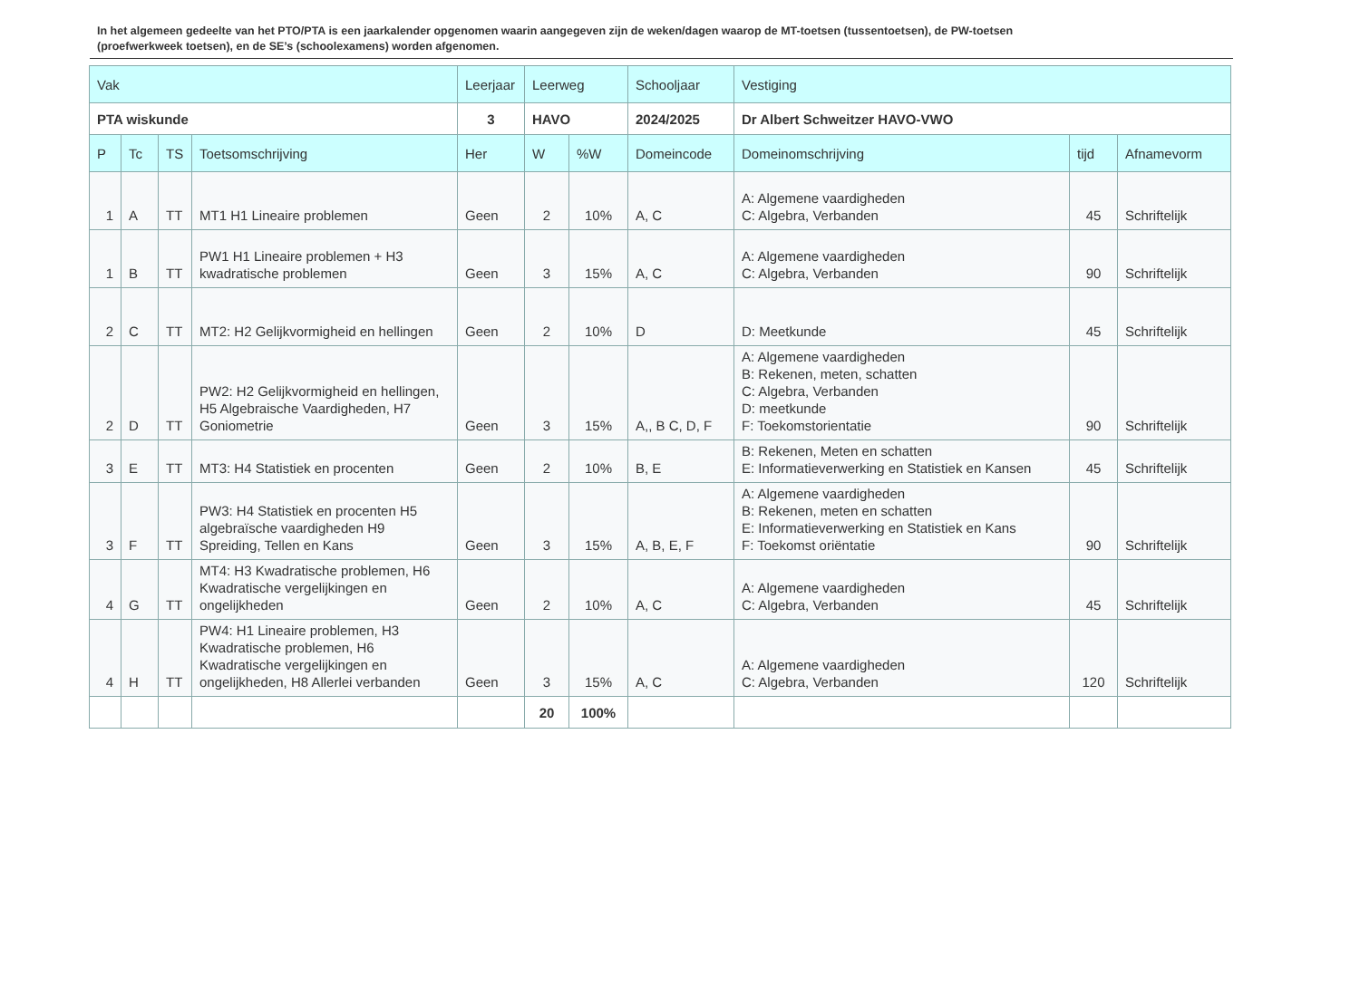In het algemeen gedeelte van het PTO/PTA is een jaarkalender opgenomen waarin aangegeven zijn de weken/dagen waarop de MT-toetsen (tussentoetsen), de PW-toetsen (proefwerkweek toetsen), en de SE’s (schoolexamens) worden afgenomen.
| Vak | | | | Leerjaar | Leerweg | | Schooljaar | Vestiging | | |
| --- | --- | --- | --- | --- | --- | --- | --- | --- | --- | --- |
| PTA wiskunde | | | | 3 | HAVO | | 2024/2025 | Dr Albert Schweitzer HAVO-VWO | | |
| P | Tc | TS | Toetsomschrijving | Her | W | %W | Domeincode | Domeinomschrijving | tijd | Afnamevorm |
| 1 | A | TT | MT1 H1 Lineaire problemen | Geen | 2 | 10% | A, C | A: Algemene vaardigheden C: Algebra, Verbanden | 45 | Schriftelijk |
| 1 | B | TT | PW1 H1 Lineaire problemen + H3 kwadratische problemen | Geen | 3 | 15% | A, C | A: Algemene vaardigheden C: Algebra, Verbanden | 90 | Schriftelijk |
| 2 | C | TT | MT2: H2 Gelijkvormigheid en hellingen | Geen | 2 | 10% | D | D: Meetkunde | 45 | Schriftelijk |
| 2 | D | TT | PW2: H2 Gelijkvormigheid en hellingen, H5 Algebraische Vaardigheden, H7 Goniometrie | Geen | 3 | 15% | A,, B C, D, F | A: Algemene vaardigheden B: Rekenen, meten, schatten C: Algebra, Verbanden D: meetkunde F: Toekomstorientatie | 90 | Schriftelijk |
| 3 | E | TT | MT3: H4 Statistiek en procenten | Geen | 2 | 10% | B, E | B: Rekenen, Meten en schatten E: Informatieverwerking en Statistiek en Kansen | 45 | Schriftelijk |
| 3 | F | TT | PW3: H4 Statistiek en procenten H5 algebraïsche vaardigheden H9 Spreiding, Tellen en Kans | Geen | 3 | 15% | A, B, E, F | A: Algemene vaardigheden B: Rekenen, meten en schatten E: Informatieverwerking en Statistiek en Kans F: Toekomst oriëntatie | 90 | Schriftelijk |
| 4 | G | TT | MT4: H3 Kwadratische problemen, H6 Kwadratische vergelijkingen en ongelijkheden | Geen | 2 | 10% | A, C | A: Algemene vaardigheden C: Algebra, Verbanden | 45 | Schriftelijk |
| 4 | H | TT | PW4: H1 Lineaire problemen, H3 Kwadratische problemen, H6 Kwadratische vergelijkingen en ongelijkheden, H8 Allerlei verbanden | Geen | 3 | 15% | A, C | A: Algemene vaardigheden C: Algebra, Verbanden | 120 | Schriftelijk |
| | | | | | 20 | 100% | | | | |